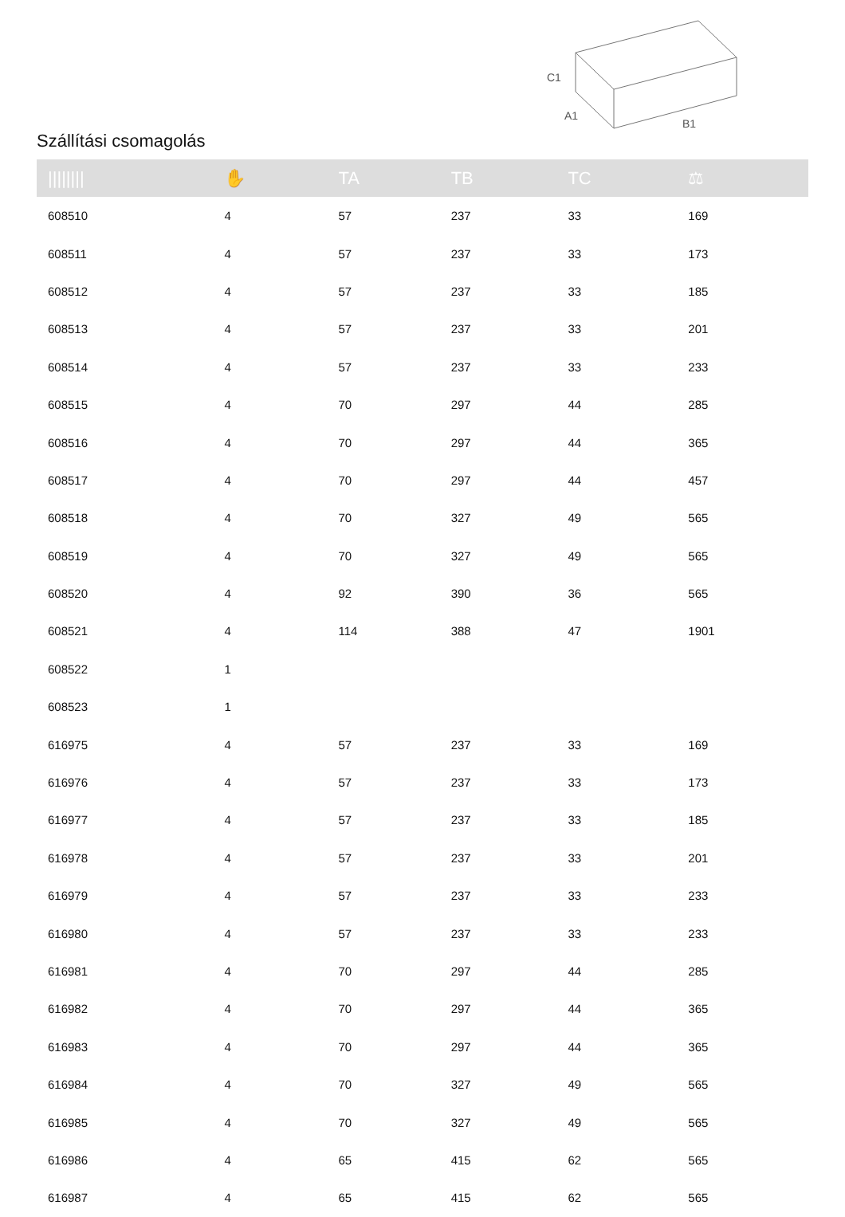Szállítási csomagolás
C1
A1
B1
| //////// | ✋ | TA | TB | TC | ⚖ |
| --- | --- | --- | --- | --- | --- |
| 608510 | 4 | 57 | 237 | 33 | 169 |
| 608511 | 4 | 57 | 237 | 33 | 173 |
| 608512 | 4 | 57 | 237 | 33 | 185 |
| 608513 | 4 | 57 | 237 | 33 | 201 |
| 608514 | 4 | 57 | 237 | 33 | 233 |
| 608515 | 4 | 70 | 297 | 44 | 285 |
| 608516 | 4 | 70 | 297 | 44 | 365 |
| 608517 | 4 | 70 | 297 | 44 | 457 |
| 608518 | 4 | 70 | 327 | 49 | 565 |
| 608519 | 4 | 70 | 327 | 49 | 565 |
| 608520 | 4 | 92 | 390 | 36 | 565 |
| 608521 | 4 | 114 | 388 | 47 | 1901 |
| 608522 | 1 | | | | |
| 608523 | 1 | | | | |
| 616975 | 4 | 57 | 237 | 33 | 169 |
| 616976 | 4 | 57 | 237 | 33 | 173 |
| 616977 | 4 | 57 | 237 | 33 | 185 |
| 616978 | 4 | 57 | 237 | 33 | 201 |
| 616979 | 4 | 57 | 237 | 33 | 233 |
| 616980 | 4 | 57 | 237 | 33 | 233 |
| 616981 | 4 | 70 | 297 | 44 | 285 |
| 616982 | 4 | 70 | 297 | 44 | 365 |
| 616983 | 4 | 70 | 297 | 44 | 365 |
| 616984 | 4 | 70 | 327 | 49 | 565 |
| 616985 | 4 | 70 | 327 | 49 | 565 |
| 616986 | 4 | 65 | 415 | 62 | 565 |
| 616987 | 4 | 65 | 415 | 62 | 565 |